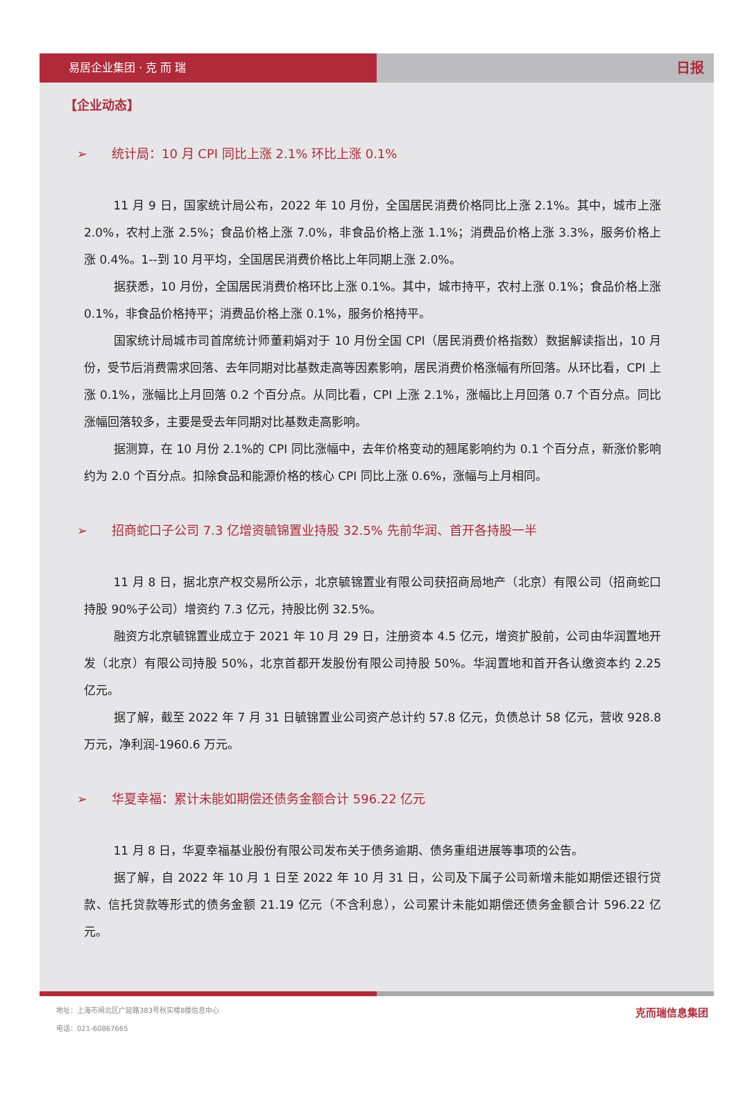易居企业集团 · 克 而 瑞
日报
【企业动态】
➢ 统计局：10 月 CPI 同比上涨 2.1% 环比上涨 0.1%
11 月 9 日，国家统计局公布，2022 年 10 月份，全国居民消费价格同比上涨 2.1%。其中，城市上涨 2.0%，农村上涨 2.5%；食品价格上涨 7.0%，非食品价格上涨 1.1%；消费品价格上涨 3.3%，服务价格上涨 0.4%。1--到 10 月平均，全国居民消费价格比上年同期上涨 2.0%。
据获悉，10 月份，全国居民消费价格环比上涨 0.1%。其中，城市持平，农村上涨 0.1%；食品价格上涨 0.1%，非食品价格持平；消费品价格上涨 0.1%，服务价格持平。
国家统计局城市司首席统计师董莉娟对于 10 月份全国 CPI（居民消费价格指数）数据解读指出，10 月份，受节后消费需求回落、去年同期对比基数走高等因素影响，居民消费价格涨幅有所回落。从环比看，CPI 上涨 0.1%，涨幅比上月回落 0.2 个百分点。从同比看，CPI 上涨 2.1%，涨幅比上月回落 0.7 个百分点。同比涨幅回落较多，主要是受去年同期对比基数走高影响。
据测算，在 10 月份 2.1%的 CPI 同比涨幅中，去年价格变动的翘尾影响约为 0.1 个百分点，新涨价影响约为 2.0 个百分点。扣除食品和能源价格的核心 CPI 同比上涨 0.6%，涨幅与上月相同。
➢ 招商蛇口子公司 7.3 亿增资毓锦置业持股 32.5% 先前华润、首开各持股一半
11 月 8 日，据北京产权交易所公示，北京毓锦置业有限公司获招商局地产（北京）有限公司（招商蛇口持股 90%子公司）增资约 7.3 亿元，持股比例 32.5%。
融资方北京毓锦置业成立于 2021 年 10 月 29 日，注册资本 4.5 亿元，增资扩股前，公司由华润置地开发（北京）有限公司持股 50%，北京首都开发股份有限公司持股 50%。华润置地和首开各认缴资本约 2.25 亿元。
据了解，截至 2022 年 7 月 31 日毓锦置业公司资产总计约 57.8 亿元，负债总计 58 亿元，营收 928.8 万元，净利润-1960.6 万元。
➢ 华夏幸福：累计未能如期偿还债务金额合计 596.22 亿元
11 月 8 日，华夏幸福基业股份有限公司发布关于债务逾期、债务重组进展等事项的公告。
据了解，自 2022 年 10 月 1 日至 2022 年 10 月 31 日，公司及下属子公司新增未能如期偿还银行贷款、信托贷款等形式的债务金额 21.19 亿元（不含利息），公司累计未能如期偿还债务金额合计 596.22 亿元。
地址：上海市闸北区广延路383号秋实楼8楼信息中心
电话：021-60867665
克而瑞信息集团